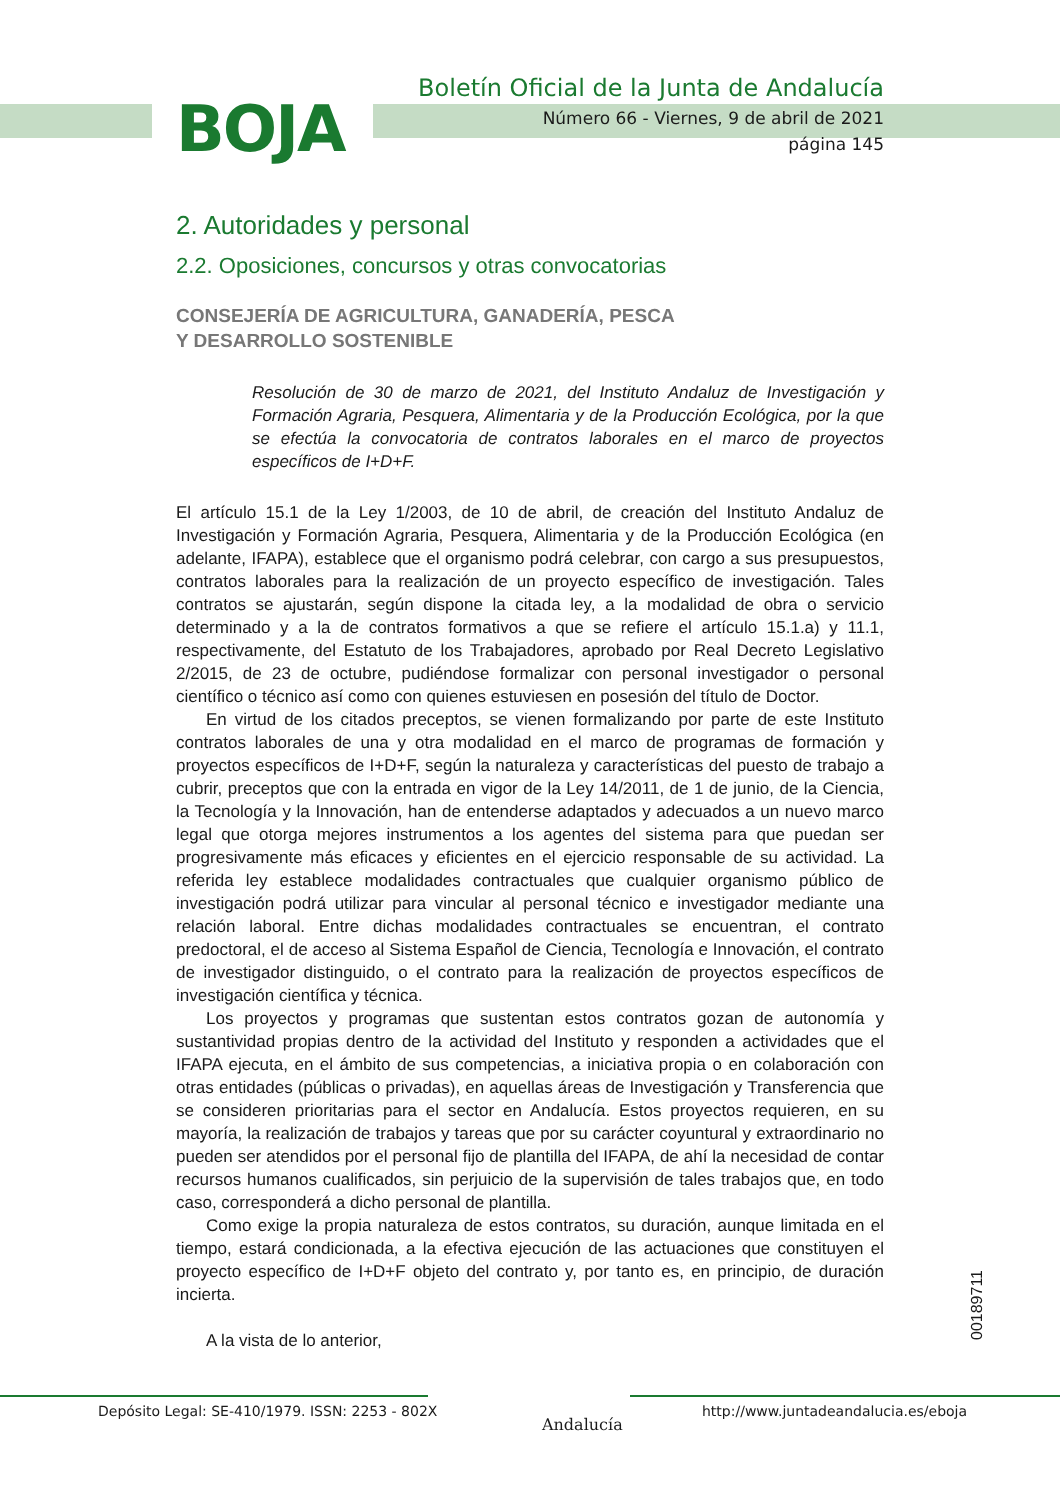BOJA
Boletín Oficial de la Junta de Andalucía
Número 66 - Viernes, 9 de abril de 2021
página 145
2. Autoridades y personal
2.2. Oposiciones, concursos y otras convocatorias
CONSEJERÍA DE AGRICULTURA, GANADERÍA, PESCA
Y DESARROLLO SOSTENIBLE
Resolución de 30 de marzo de 2021, del Instituto Andaluz de Investigación y Formación Agraria, Pesquera, Alimentaria y de la Producción Ecológica, por la que se efectúa la convocatoria de contratos laborales en el marco de proyectos específicos de I+D+F.
El artículo 15.1 de la Ley 1/2003, de 10 de abril, de creación del Instituto Andaluz de Investigación y Formación Agraria, Pesquera, Alimentaria y de la Producción Ecológica (en adelante, IFAPA), establece que el organismo podrá celebrar, con cargo a sus presupuestos, contratos laborales para la realización de un proyecto específico de investigación. Tales contratos se ajustarán, según dispone la citada ley, a la modalidad de obra o servicio determinado y a la de contratos formativos a que se refiere el artículo 15.1.a) y 11.1, respectivamente, del Estatuto de los Trabajadores, aprobado por Real Decreto Legislativo 2/2015, de 23 de octubre, pudiéndose formalizar con personal investigador o personal científico o técnico así como con quienes estuviesen en posesión del título de Doctor.
En virtud de los citados preceptos, se vienen formalizando por parte de este Instituto contratos laborales de una y otra modalidad en el marco de programas de formación y proyectos específicos de I+D+F, según la naturaleza y características del puesto de trabajo a cubrir, preceptos que con la entrada en vigor de la Ley 14/2011, de 1 de junio, de la Ciencia, la Tecnología y la Innovación, han de entenderse adaptados y adecuados a un nuevo marco legal que otorga mejores instrumentos a los agentes del sistema para que puedan ser progresivamente más eficaces y eficientes en el ejercicio responsable de su actividad. La referida ley establece modalidades contractuales que cualquier organismo público de investigación podrá utilizar para vincular al personal técnico e investigador mediante una relación laboral. Entre dichas modalidades contractuales se encuentran, el contrato predoctoral, el de acceso al Sistema Español de Ciencia, Tecnología e Innovación, el contrato de investigador distinguido, o el contrato para la realización de proyectos específicos de investigación científica y técnica.
Los proyectos y programas que sustentan estos contratos gozan de autonomía y sustantividad propias dentro de la actividad del Instituto y responden a actividades que el IFAPA ejecuta, en el ámbito de sus competencias, a iniciativa propia o en colaboración con otras entidades (públicas o privadas), en aquellas áreas de Investigación y Transferencia que se consideren prioritarias para el sector en Andalucía. Estos proyectos requieren, en su mayoría, la realización de trabajos y tareas que por su carácter coyuntural y extraordinario no pueden ser atendidos por el personal fijo de plantilla del IFAPA, de ahí la necesidad de contar recursos humanos cualificados, sin perjuicio de la supervisión de tales trabajos que, en todo caso, corresponderá a dicho personal de plantilla.
Como exige la propia naturaleza de estos contratos, su duración, aunque limitada en el tiempo, estará condicionada, a la efectiva ejecución de las actuaciones que constituyen el proyecto específico de I+D+F objeto del contrato y, por tanto es, en principio, de duración incierta.
A la vista de lo anterior,
00189711
Depósito Legal: SE-410/1979. ISSN: 2253 - 802X
Andalucía
http://www.juntadeandalucia.es/eboja